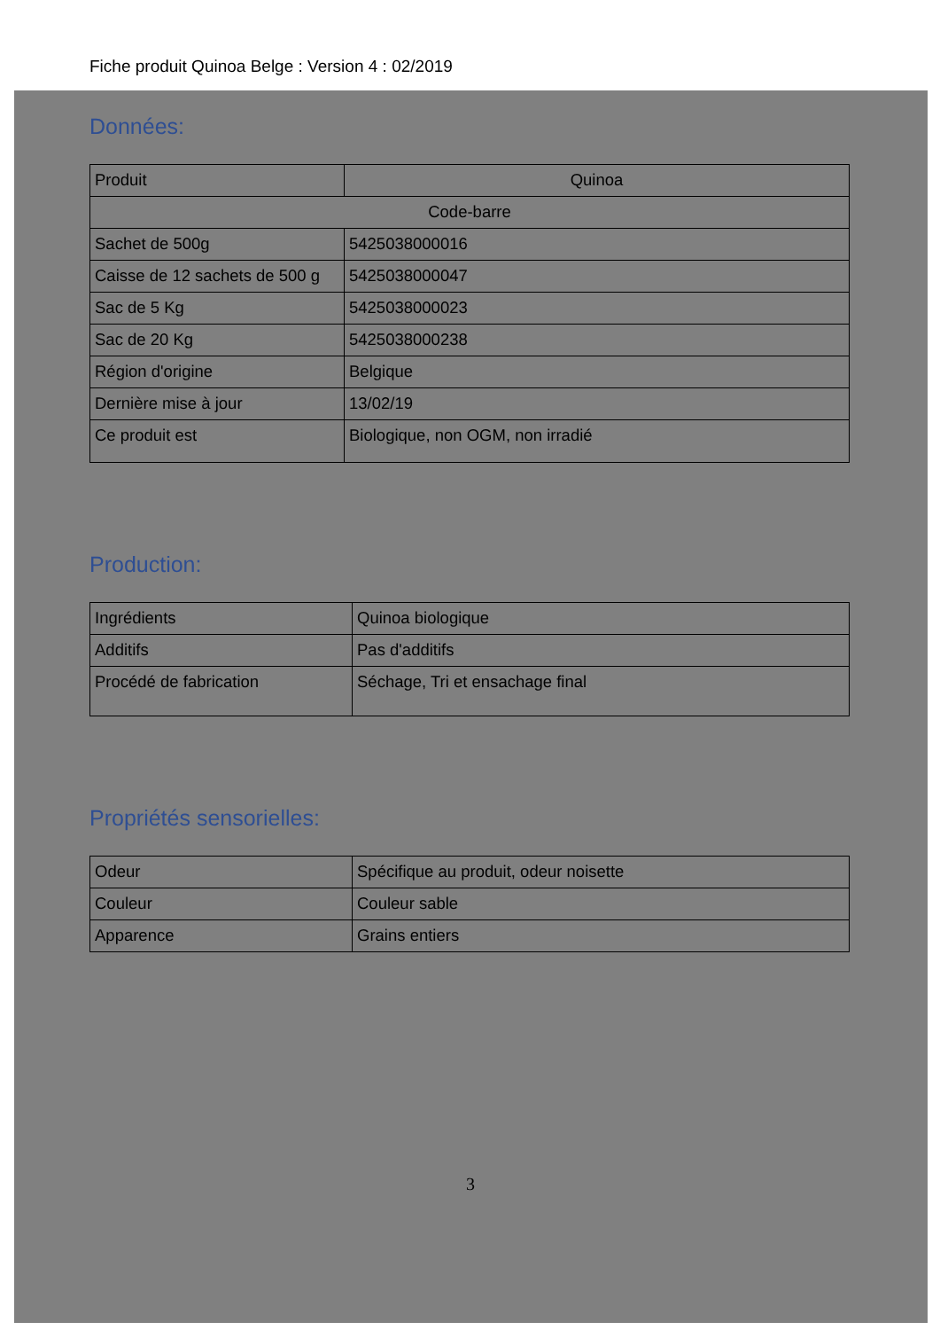Fiche produit Quinoa Belge : Version 4 : 02/2019
Données:
| Produit | Quinoa |
| Code-barre | |
| Sachet de 500g | 5425038000016 |
| Caisse de 12 sachets de 500 g | 5425038000047 |
| Sac de 5 Kg | 5425038000023 |
| Sac de 20 Kg | 5425038000238 |
| Région d'origine | Belgique |
| Dernière mise à jour | 13/02/19 |
| Ce produit est | Biologique, non OGM, non irradié |
Production:
| Ingrédients | Quinoa biologique |
| Additifs | Pas d'additifs |
| Procédé de fabrication | Séchage, Tri et ensachage final |
Propriétés sensorielles:
| Odeur | Spécifique au produit, odeur noisette |
| Couleur | Couleur sable |
| Apparence | Grains entiers |
3